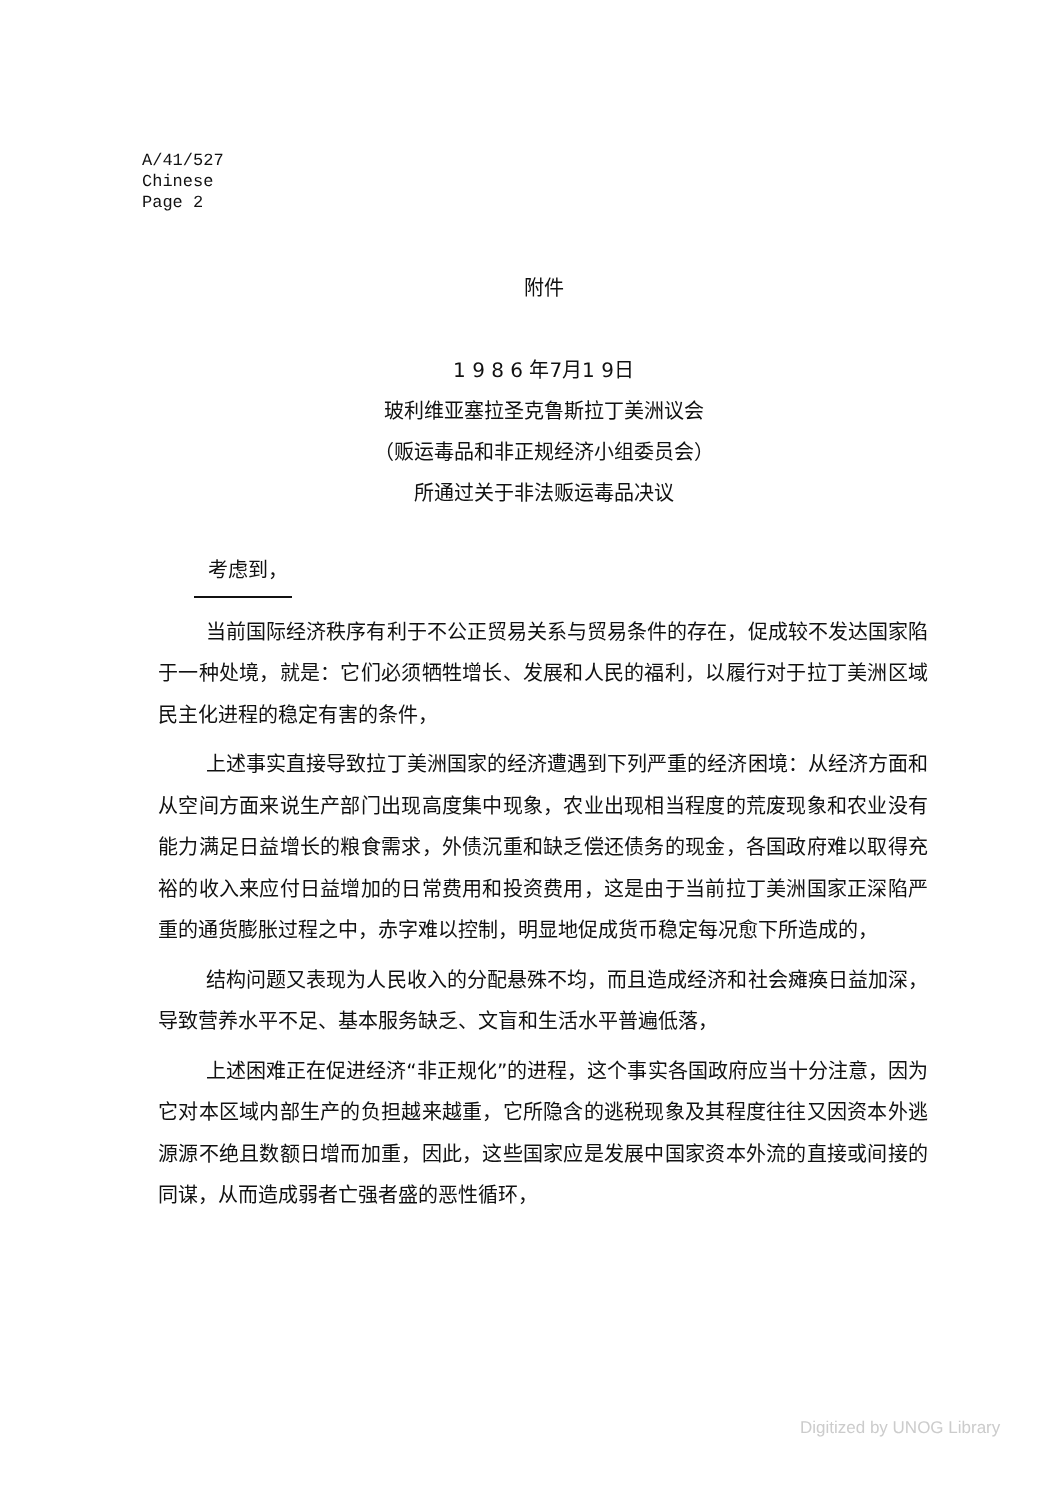A/41/527
Chinese
Page 2
附件
1 9 8 6 年7月1 9日
玻利维亚塞拉圣克鲁斯拉丁美洲议会
（贩运毒品和非正规经济小组委员会）
所通过关于非法贩运毒品决议
考虑到，
当前国际经济秩序有利于不公正贸易关系与贸易条件的存在，促成较不发达国家陷于一种处境，就是：它们必须牺牲增长、发展和人民的福利，以履行对于拉丁美洲区域民主化进程的稳定有害的条件，
上述事实直接导致拉丁美洲国家的经济遭遇到下列严重的经济困境：从经济方面和从空间方面来说生产部门出现高度集中现象，农业出现相当程度的荒废现象和农业没有能力满足日益增长的粮食需求，外债沉重和缺乏偿还债务的现金，各国政府难以取得充裕的收入来应付日益增加的日常费用和投资费用，这是由于当前拉丁美洲国家正深陷严重的通货膨胀过程之中，赤字难以控制，明显地促成货币稳定每况愈下所造成的，
结构问题又表现为人民收入的分配悬殊不均，而且造成经济和社会瘫痪日益加深，导致营养水平不足、基本服务缺乏、文盲和生活水平普遍低落，
上述困难正在促进经济“非正规化”的进程，这个事实各国政府应当十分注意，因为它对本区域内部生产的负担越来越重，它所隐含的逃税现象及其程度往往又因资本外逃源源不绝且数额日增而加重，因此，这些国家应是发展中国家资本外流的直接或间接的同谋，从而造成弱者亡强者盛的恶性循环，
Digitized by UNOG Library